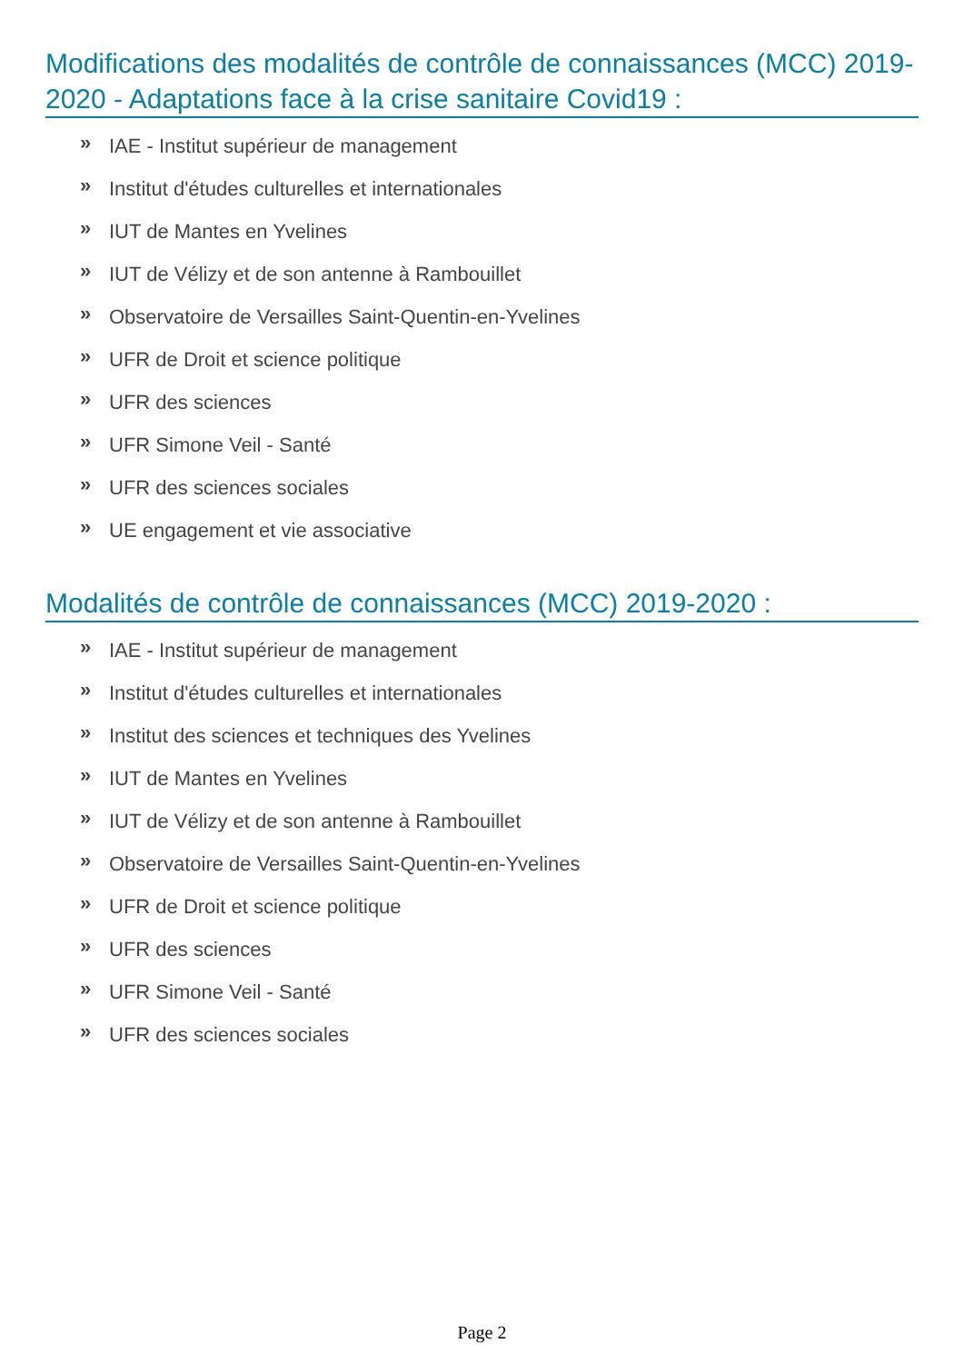Modifications des modalités de contrôle de connaissances (MCC) 2019-2020 - Adaptations face à la crise sanitaire Covid19 :
» IAE - Institut supérieur de management
» Institut d'études culturelles et internationales
» IUT de Mantes en Yvelines
» IUT de Vélizy et de son antenne à Rambouillet
» Observatoire de Versailles Saint-Quentin-en-Yvelines
» UFR de Droit et science politique
» UFR des sciences
» UFR Simone Veil - Santé
» UFR des sciences sociales
» UE engagement et vie associative
Modalités de contrôle de connaissances (MCC) 2019-2020 :
» IAE - Institut supérieur de management
» Institut d'études culturelles et internationales
» Institut des sciences et techniques des Yvelines
» IUT de Mantes en Yvelines
» IUT de Vélizy et de son antenne à Rambouillet
» Observatoire de Versailles Saint-Quentin-en-Yvelines
» UFR de Droit et science politique
» UFR des sciences
» UFR Simone Veil - Santé
» UFR des sciences sociales
Page 2